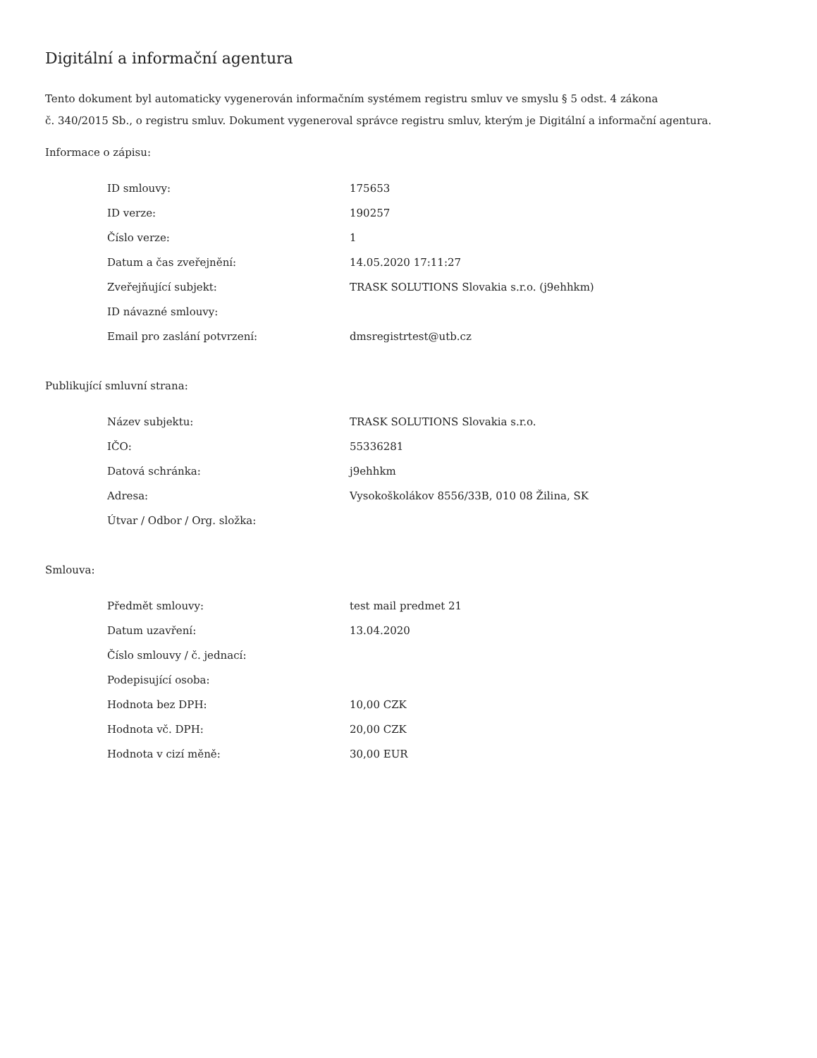Digitální a informační agentura
Tento dokument byl automaticky vygenerován informačním systémem registru smluv ve smyslu § 5 odst. 4 zákona
č. 340/2015 Sb., o registru smluv. Dokument vygeneroval správce registru smluv, kterým je Digitální a informační agentura.
Informace o zápisu:
| ID smlouvy: | 175653 |
| ID verze: | 190257 |
| Číslo verze: | 1 |
| Datum a čas zveřejnění: | 14.05.2020 17:11:27 |
| Zveřejňující subjekt: | TRASK SOLUTIONS Slovakia s.r.o. (j9ehhkm) |
| ID návazné smlouvy: | |
| Email pro zaslání potvrzení: | dmsregistrtest@utb.cz |
Publikující smluvní strana:
| Název subjektu: | TRASK SOLUTIONS Slovakia s.r.o. |
| IČO: | 55336281 |
| Datová schránka: | j9ehhkm |
| Adresa: | Vysokoškolákov 8556/33B, 010 08 Žilina, SK |
| Útvar / Odbor / Org. složka: | |
Smlouva:
| Předmět smlouvy: | test mail predmet 21 |
| Datum uzavření: | 13.04.2020 |
| Číslo smlouvy / č. jednací: | |
| Podepisující osoba: | |
| Hodnota bez DPH: | 10,00 CZK |
| Hodnota vč. DPH: | 20,00 CZK |
| Hodnota v cizí měně: | 30,00 EUR |